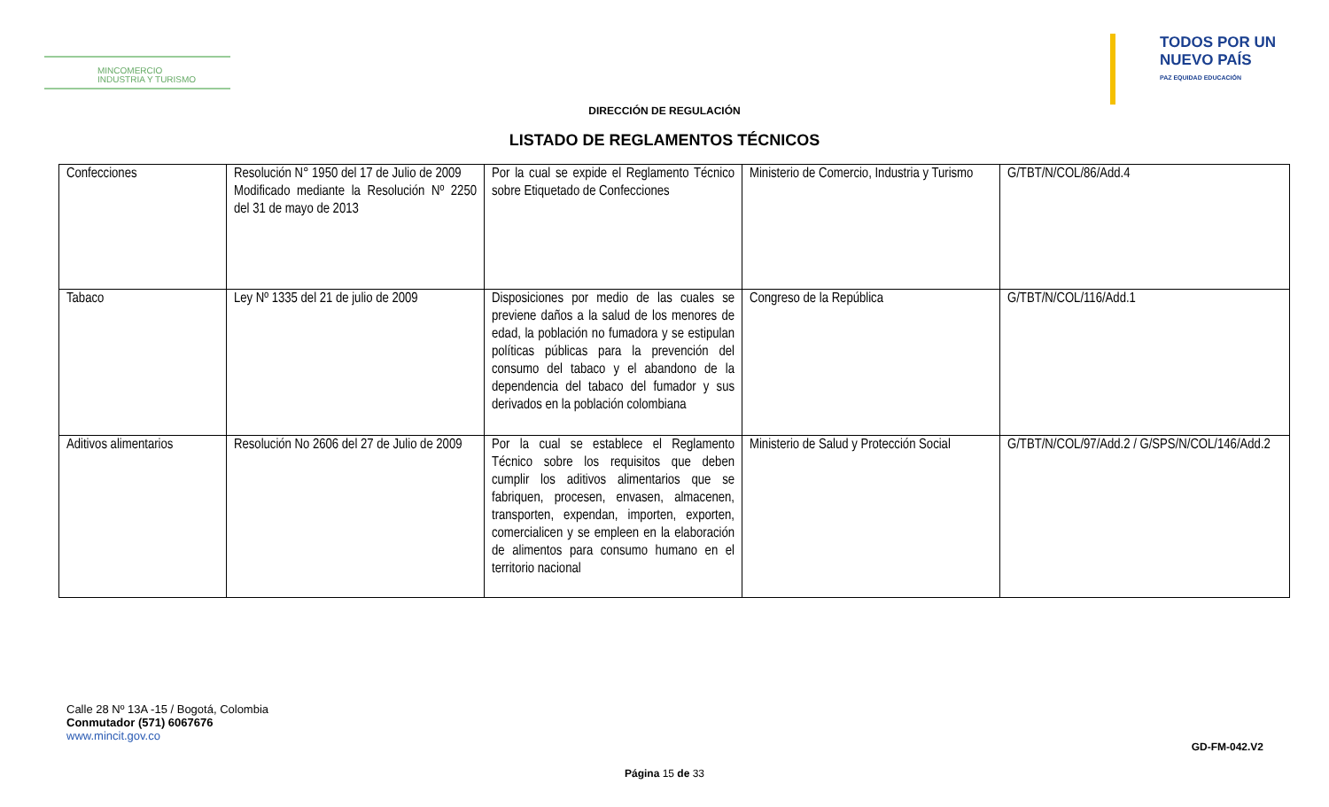MINCOMERCIO
INDUSTRIA Y TURISMO
TODOS POR UN
NUEVO PAÍS
PAZ EQUIDAD EDUCACIÓN
DIRECCIÓN DE REGULACIÓN
LISTADO DE REGLAMENTOS TÉCNICOS
| Confecciones | Resolución N° 1950 del 17 de Julio de 2009 Modificado mediante la Resolución Nº 2250 del 31 de mayo de 2013 | Por la cual se expide el Reglamento Técnico sobre Etiquetado de Confecciones | Ministerio de Comercio, Industria y Turismo | G/TBT/N/COL/86/Add.4 |
| Tabaco | Ley Nº 1335 del 21 de julio de 2009 | Disposiciones por medio de las cuales se previene daños a la salud de los menores de edad, la población no fumadora y se estipulan políticas públicas para la prevención del consumo del tabaco y el abandono de la dependencia del tabaco del fumador y sus derivados en la población colombiana | Congreso de la República | G/TBT/N/COL/116/Add.1 |
| Aditivos alimentarios | Resolución No 2606 del 27 de Julio de 2009 | Por la cual se establece el Reglamento Técnico sobre los requisitos que deben cumplir los aditivos alimentarios que se fabriquen, procesen, envasen, almacenen, transporten, expendan, importen, exporten, comercialicen y se empleen en la elaboración de alimentos para consumo humano en el territorio nacional | Ministerio de Salud y Protección Social | G/TBT/N/COL/97/Add.2 / G/SPS/N/COL/146/Add.2 |
Calle 28 Nº 13A -15 / Bogotá, Colombia
Conmutador (571) 6067676
www.mincit.gov.co
GD-FM-042.V2
Página 15 de 33